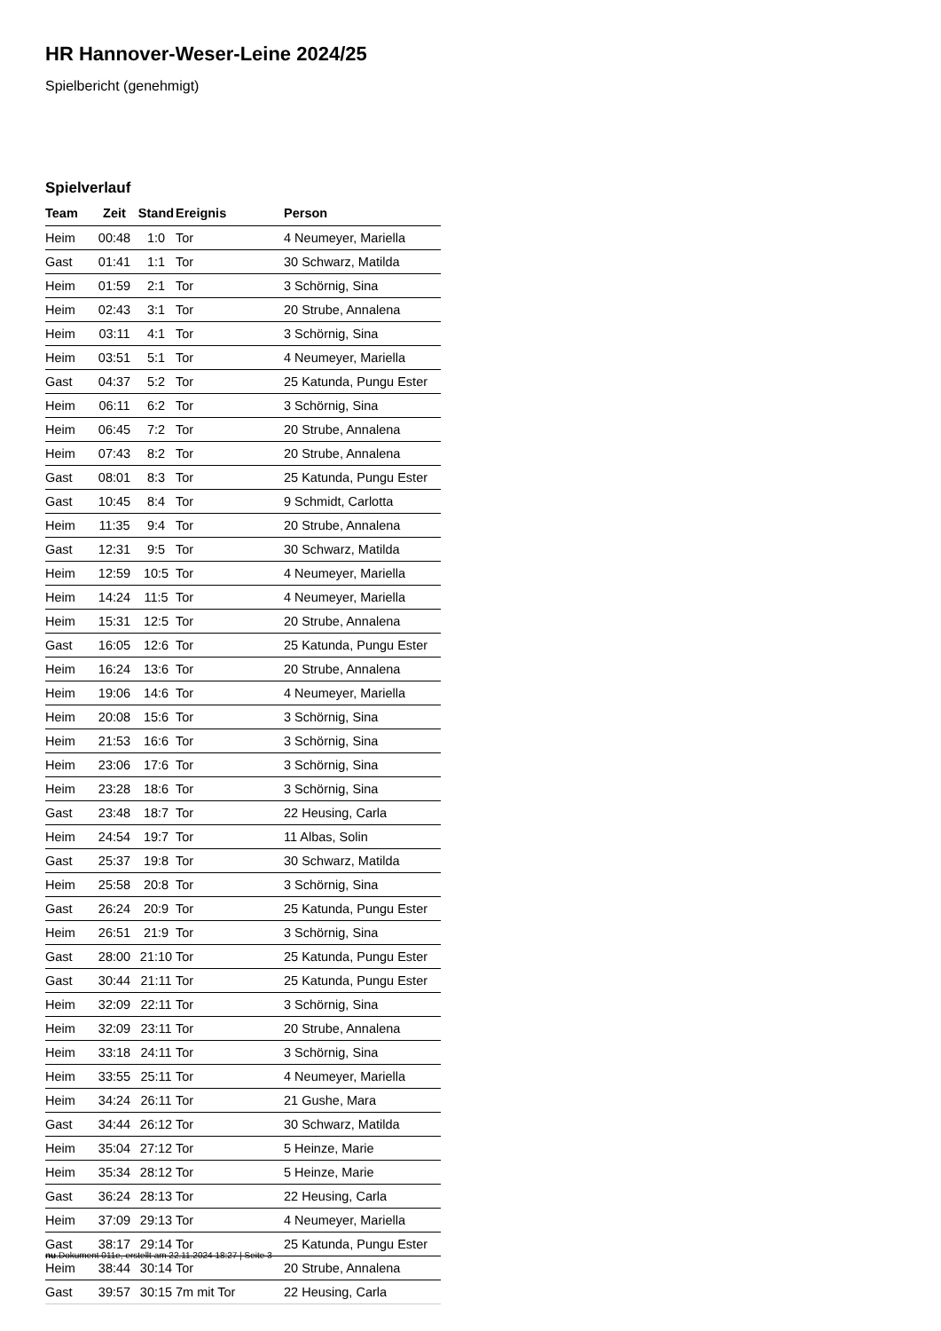HR Hannover-Weser-Leine 2024/25
Spielbericht (genehmigt)
Spielverlauf
| Team | Zeit | Stand | Ereignis | Person |
| --- | --- | --- | --- | --- |
| Heim | 00:48 | 1:0 | Tor | 4 Neumeyer, Mariella |
| Gast | 01:41 | 1:1 | Tor | 30 Schwarz, Matilda |
| Heim | 01:59 | 2:1 | Tor | 3 Schörnig, Sina |
| Heim | 02:43 | 3:1 | Tor | 20 Strube, Annalena |
| Heim | 03:11 | 4:1 | Tor | 3 Schörnig, Sina |
| Heim | 03:51 | 5:1 | Tor | 4 Neumeyer, Mariella |
| Gast | 04:37 | 5:2 | Tor | 25 Katunda, Pungu Ester |
| Heim | 06:11 | 6:2 | Tor | 3 Schörnig, Sina |
| Heim | 06:45 | 7:2 | Tor | 20 Strube, Annalena |
| Heim | 07:43 | 8:2 | Tor | 20 Strube, Annalena |
| Gast | 08:01 | 8:3 | Tor | 25 Katunda, Pungu Ester |
| Gast | 10:45 | 8:4 | Tor | 9 Schmidt, Carlotta |
| Heim | 11:35 | 9:4 | Tor | 20 Strube, Annalena |
| Gast | 12:31 | 9:5 | Tor | 30 Schwarz, Matilda |
| Heim | 12:59 | 10:5 | Tor | 4 Neumeyer, Mariella |
| Heim | 14:24 | 11:5 | Tor | 4 Neumeyer, Mariella |
| Heim | 15:31 | 12:5 | Tor | 20 Strube, Annalena |
| Gast | 16:05 | 12:6 | Tor | 25 Katunda, Pungu Ester |
| Heim | 16:24 | 13:6 | Tor | 20 Strube, Annalena |
| Heim | 19:06 | 14:6 | Tor | 4 Neumeyer, Mariella |
| Heim | 20:08 | 15:6 | Tor | 3 Schörnig, Sina |
| Heim | 21:53 | 16:6 | Tor | 3 Schörnig, Sina |
| Heim | 23:06 | 17:6 | Tor | 3 Schörnig, Sina |
| Heim | 23:28 | 18:6 | Tor | 3 Schörnig, Sina |
| Gast | 23:48 | 18:7 | Tor | 22 Heusing, Carla |
| Heim | 24:54 | 19:7 | Tor | 11 Albas, Solin |
| Gast | 25:37 | 19:8 | Tor | 30 Schwarz, Matilda |
| Heim | 25:58 | 20:8 | Tor | 3 Schörnig, Sina |
| Gast | 26:24 | 20:9 | Tor | 25 Katunda, Pungu Ester |
| Heim | 26:51 | 21:9 | Tor | 3 Schörnig, Sina |
| Gast | 28:00 | 21:10 | Tor | 25 Katunda, Pungu Ester |
| Gast | 30:44 | 21:11 | Tor | 25 Katunda, Pungu Ester |
| Heim | 32:09 | 22:11 | Tor | 3 Schörnig, Sina |
| Heim | 32:09 | 23:11 | Tor | 20 Strube, Annalena |
| Heim | 33:18 | 24:11 | Tor | 3 Schörnig, Sina |
| Heim | 33:55 | 25:11 | Tor | 4 Neumeyer, Mariella |
| Heim | 34:24 | 26:11 | Tor | 21 Gushe, Mara |
| Gast | 34:44 | 26:12 | Tor | 30 Schwarz, Matilda |
| Heim | 35:04 | 27:12 | Tor | 5 Heinze, Marie |
| Heim | 35:34 | 28:12 | Tor | 5 Heinze, Marie |
| Gast | 36:24 | 28:13 | Tor | 22 Heusing, Carla |
| Heim | 37:09 | 29:13 | Tor | 4 Neumeyer, Mariella |
| Gast | 38:17 | 29:14 | Tor | 25 Katunda, Pungu Ester |
| Heim | 38:44 | 30:14 | Tor | 20 Strube, Annalena |
| Gast | 39:57 | 30:15 | 7m mit Tor | 22 Heusing, Carla |
nu.Dokument 011e, erstellt am 22.11.2024 18:27 | Seite 3